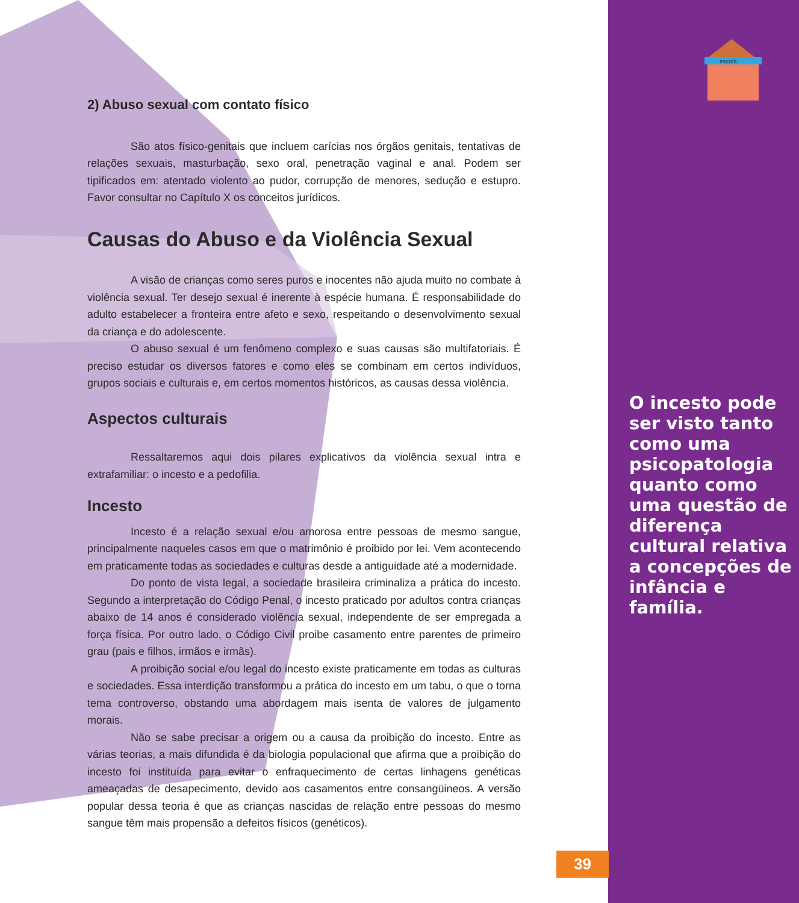escola
2) Abuso sexual com contato físico
São atos físico-genitais que incluem carícias nos órgãos genitais, tentativas de relações sexuais, masturbação, sexo oral, penetração vaginal e anal. Podem ser tipificados em: atentado violento ao pudor, corrupção de menores, sedução e estupro. Favor consultar no Capítulo X os conceitos jurídicos.
Causas do Abuso e da Violência Sexual
A visão de crianças como seres puros e inocentes não ajuda muito no combate à violência sexual. Ter desejo sexual é inerente à espécie humana. É responsabilidade do adulto estabelecer a fronteira entre afeto e sexo, respeitando o desenvolvimento sexual da criança e do adolescente.
O abuso sexual é um fenômeno complexo e suas causas são multifatoriais. É preciso estudar os diversos fatores e como eles se combinam em certos indivíduos, grupos sociais e culturais e, em certos momentos históricos, as causas dessa violência.
Aspectos culturais
Ressaltaremos aqui dois pilares explicativos da violência sexual intra e extrafamiliar: o incesto e a pedofilia.
Incesto
Incesto é a relação sexual e/ou amorosa entre pessoas de mesmo sangue, principalmente naqueles casos em que o matrimônio é proibido por lei. Vem acontecendo em praticamente todas as sociedades e culturas desde a antiguidade até a modernidade.
Do ponto de vista legal, a sociedade brasileira criminaliza a prática do incesto. Segundo a interpretação do Código Penal, o incesto praticado por adultos contra crianças abaixo de 14 anos é considerado violência sexual, independente de ser empregada a força física. Por outro lado, o Código Civil proibe casamento entre parentes de primeiro grau (pais e filhos, irmãos e irmãs).
A proibição social e/ou legal do incesto existe praticamente em todas as culturas e sociedades. Essa interdição transformou a prática do incesto em um tabu, o que o torna tema controverso, obstando uma abordagem mais isenta de valores de julgamento morais.
Não se sabe precisar a origem ou a causa da proibição do incesto. Entre as várias teorias, a mais difundida é da biologia populacional que afirma que a proibição do incesto foi instituída para evitar o enfraquecimento de certas linhagens genéticas ameaçadas de desapecimento, devido aos casamentos entre consangüineos. A versão popular dessa teoria é que as crianças nascidas de relação entre pessoas do mesmo sangue têm mais propensão a defeitos físicos (genéticos).
O incesto pode ser visto tanto como uma psicopatologia quanto como uma questão de diferença cultural relativa a concepções de infância e família.
39